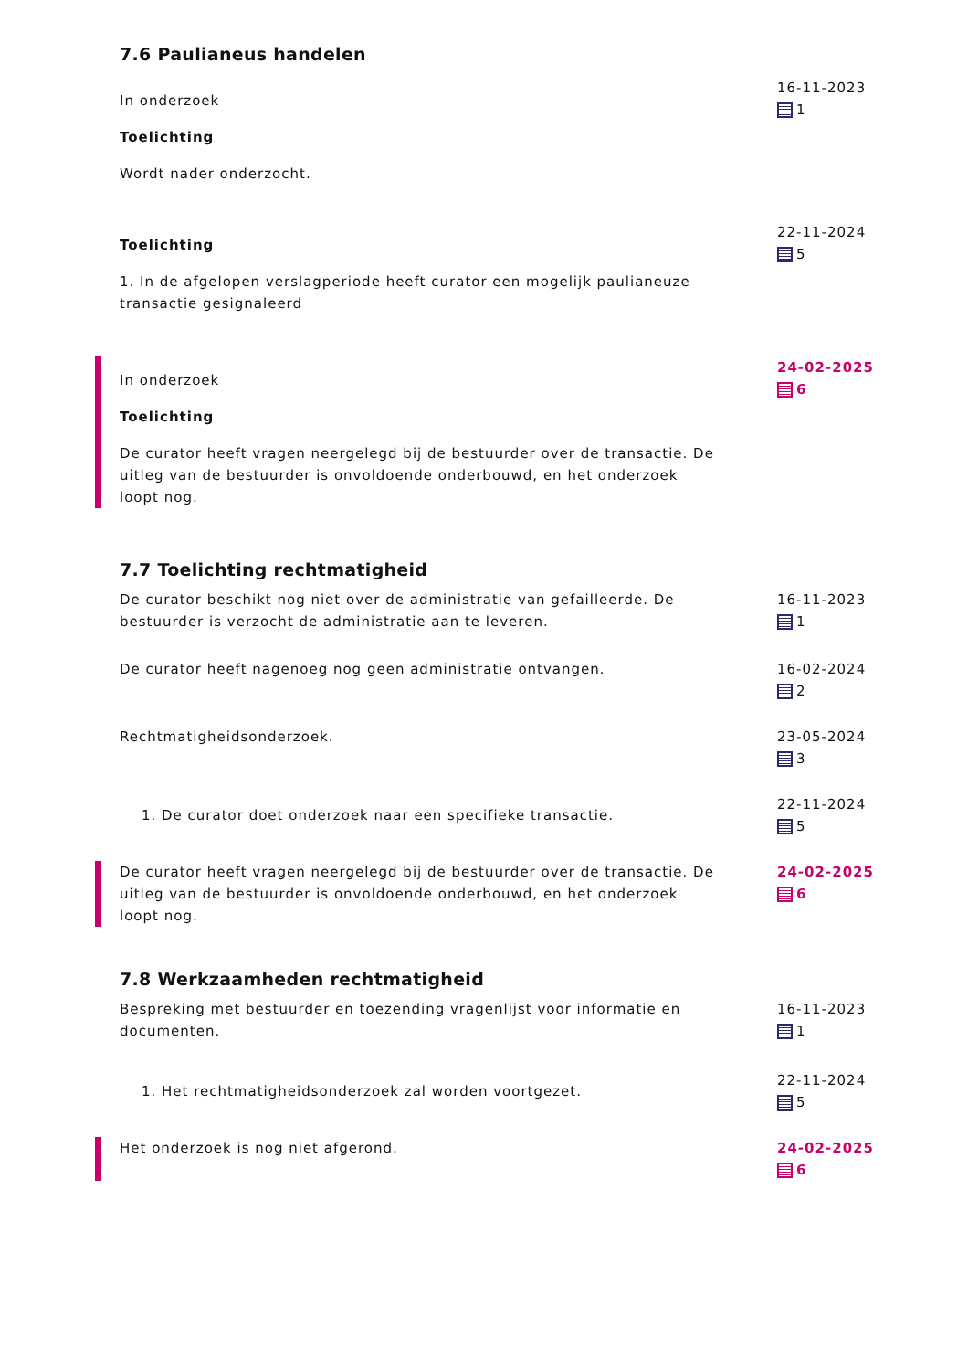7.6 Paulianeus handelen
In onderzoek
Toelichting
Wordt nader onderzocht.
16-11-2023
1
Toelichting
1. In de afgelopen verslagperiode heeft curator een mogelijk paulianeuze transactie gesignaleerd
22-11-2024
5
In onderzoek
Toelichting
De curator heeft vragen neergelegd bij de bestuurder over de transactie. De uitleg van de bestuurder is onvoldoende onderbouwd, en het onderzoek loopt nog.
24-02-2025
6
7.7 Toelichting rechtmatigheid
De curator beschikt nog niet over de administratie van gefailleerde. De bestuurder is verzocht de administratie aan te leveren.
16-11-2023
1
De curator heeft nagenoeg nog geen administratie ontvangen. 16-02-2024
2
Rechtmatigheidsonderzoek. 23-05-2024
3
1. De curator doet onderzoek naar een specifieke transactie.
22-11-2024
5
De curator heeft vragen neergelegd bij de bestuurder over de transactie. De uitleg van de bestuurder is onvoldoende onderbouwd, en het onderzoek loopt nog.
24-02-2025
6
7.8 Werkzaamheden rechtmatigheid
Bespreking met bestuurder en toezending vragenlijst voor informatie en documenten.
16-11-2023
1
1. Het rechtmatigheidsonderzoek zal worden voortgezet.
22-11-2024
5
Het onderzoek is nog niet afgerond. 24-02-2025
6